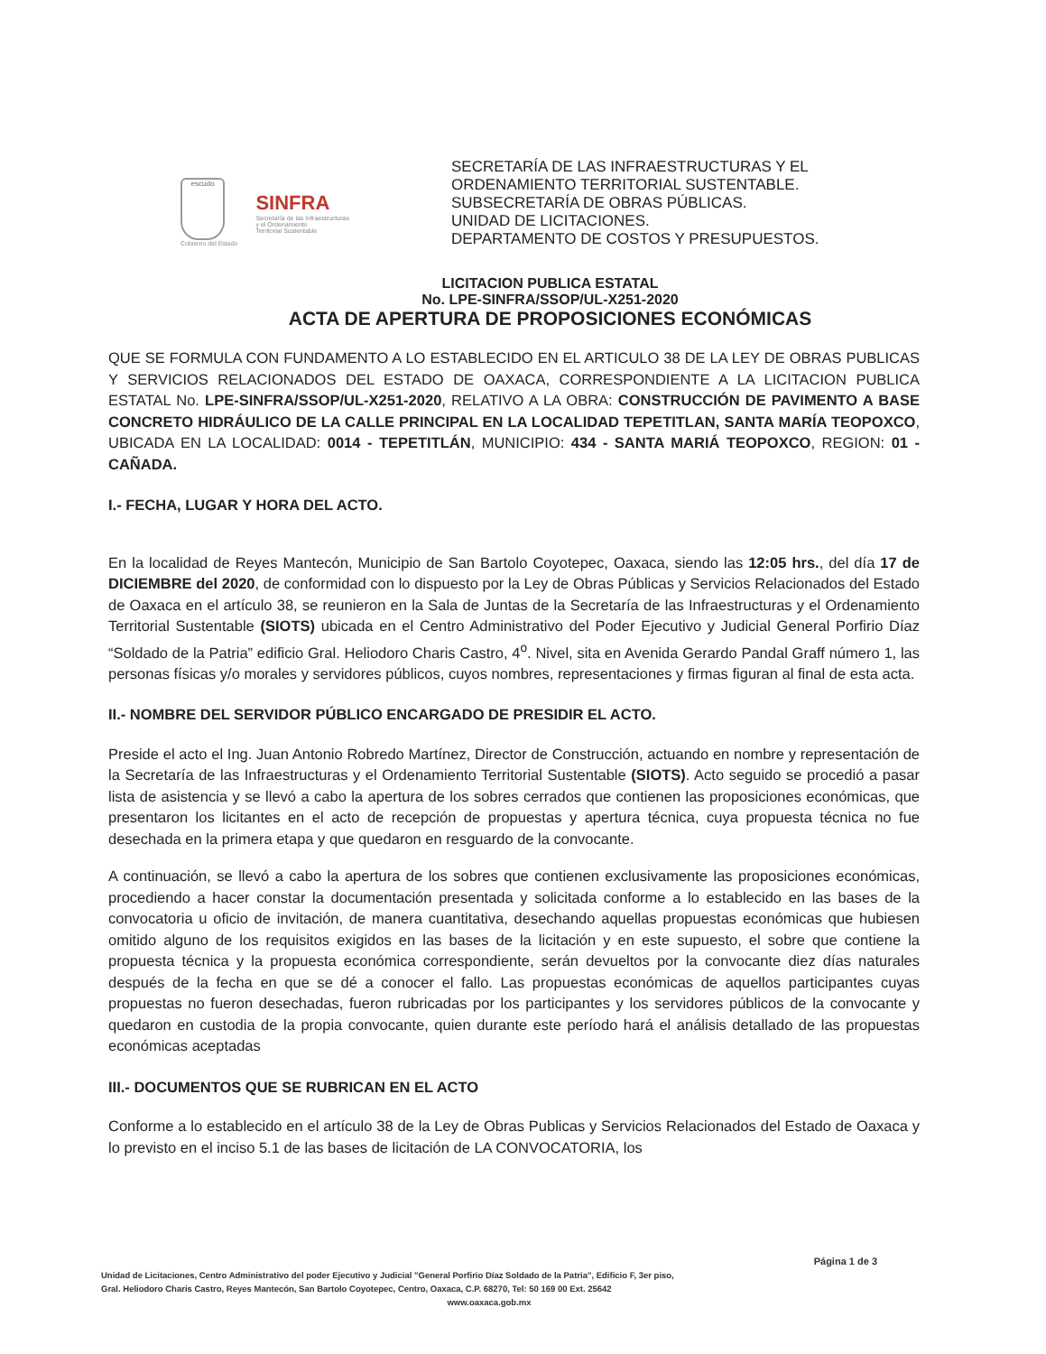escudo
Cobierno del Estado
SINFRA
Secretaría de las Infraestructuras
y el Ordenamiento
Territorial Sustentable
SECRETARÍA DE LAS INFRAESTRUCTURAS Y EL
ORDENAMIENTO TERRITORIAL SUSTENTABLE.
SUBSECRETARÍA DE OBRAS PÚBLICAS.
UNIDAD DE LICITACIONES.
DEPARTAMENTO DE COSTOS Y PRESUPUESTOS.
LICITACION PUBLICA ESTATAL
No. LPE-SINFRA/SSOP/UL-X251-2020
ACTA DE APERTURA DE PROPOSICIONES ECONÓMICAS
QUE SE FORMULA CON FUNDAMENTO A LO ESTABLECIDO EN EL ARTICULO 38 DE LA LEY DE OBRAS PUBLICAS Y SERVICIOS RELACIONADOS DEL ESTADO DE OAXACA, CORRESPONDIENTE A LA LICITACION PUBLICA ESTATAL No. LPE-SINFRA/SSOP/UL-X251-2020, RELATIVO A LA OBRA: CONSTRUCCIÓN DE PAVIMENTO A BASE CONCRETO HIDRÁULICO DE LA CALLE PRINCIPAL EN LA LOCALIDAD TEPETITLAN, SANTA MARÍA TEOPOXCO, UBICADA EN LA LOCALIDAD: 0014 - TEPETITLÁN, MUNICIPIO: 434 - SANTA MARIÁ TEOPOXCO, REGION: 01 - CAÑADA.
I.- FECHA, LUGAR Y HORA DEL ACTO.
En la localidad de Reyes Mantecón, Municipio de San Bartolo Coyotepec, Oaxaca, siendo las 12:05 hrs., del día 17 de DICIEMBRE del 2020, de conformidad con lo dispuesto por la Ley de Obras Públicas y Servicios Relacionados del Estado de Oaxaca en el artículo 38, se reunieron en la Sala de Juntas de la Secretaría de las Infraestructuras y el Ordenamiento Territorial Sustentable (SIOTS) ubicada en el Centro Administrativo del Poder Ejecutivo y Judicial General Porfirio Díaz “Soldado de la Patria” edificio Gral. Heliodoro Charis Castro, 4<sup>o</sup>. Nivel, sita en Avenida Gerardo Pandal Graff número 1, las personas físicas y/o morales y servidores públicos, cuyos nombres, representaciones y firmas figuran al final de esta acta.
II.- NOMBRE DEL SERVIDOR PÚBLICO ENCARGADO DE PRESIDIR EL ACTO.
Preside el acto el Ing. Juan Antonio Robredo Martínez, Director de Construcción, actuando en nombre y representación de la Secretaría de las Infraestructuras y el Ordenamiento Territorial Sustentable (SIOTS). Acto seguido se procedió a pasar lista de asistencia y se llevó a cabo la apertura de los sobres cerrados que contienen las proposiciones económicas, que presentaron los licitantes en el acto de recepción de propuestas y apertura técnica, cuya propuesta técnica no fue desechada en la primera etapa y que quedaron en resguardo de la convocante.
A continuación, se llevó a cabo la apertura de los sobres que contienen exclusivamente las proposiciones económicas, procediendo a hacer constar la documentación presentada y solicitada conforme a lo establecido en las bases de la convocatoria u oficio de invitación, de manera cuantitativa, desechando aquellas propuestas económicas que hubiesen omitido alguno de los requisitos exigidos en las bases de la licitación y en este supuesto, el sobre que contiene la propuesta técnica y la propuesta económica correspondiente, serán devueltos por la convocante diez días naturales después de la fecha en que se dé a conocer el fallo. Las propuestas económicas de aquellos participantes cuyas propuestas no fueron desechadas, fueron rubricadas por los participantes y los servidores públicos de la convocante y quedaron en custodia de la propia convocante, quien durante este período hará el análisis detallado de las propuestas económicas aceptadas
III.- DOCUMENTOS QUE SE RUBRICAN EN EL ACTO
Conforme a lo establecido en el artículo 38 de la Ley de Obras Publicas y Servicios Relacionados del Estado de Oaxaca y lo previsto en el inciso 5.1 de las bases de licitación de LA CONVOCATORIA, los
Página 1 de 3
Unidad de Licitaciones, Centro Administrativo del poder Ejecutivo y Judicial "General Porfirio Díaz Soldado de la Patria", Edificio F, 3er piso,
Gral. Heliodoro Charis Castro, Reyes Mantecón, San Bartolo Coyotepec, Centro, Oaxaca, C.P. 68270, Tel: 50 169 00 Ext. 25642
www.oaxaca.gob.mx